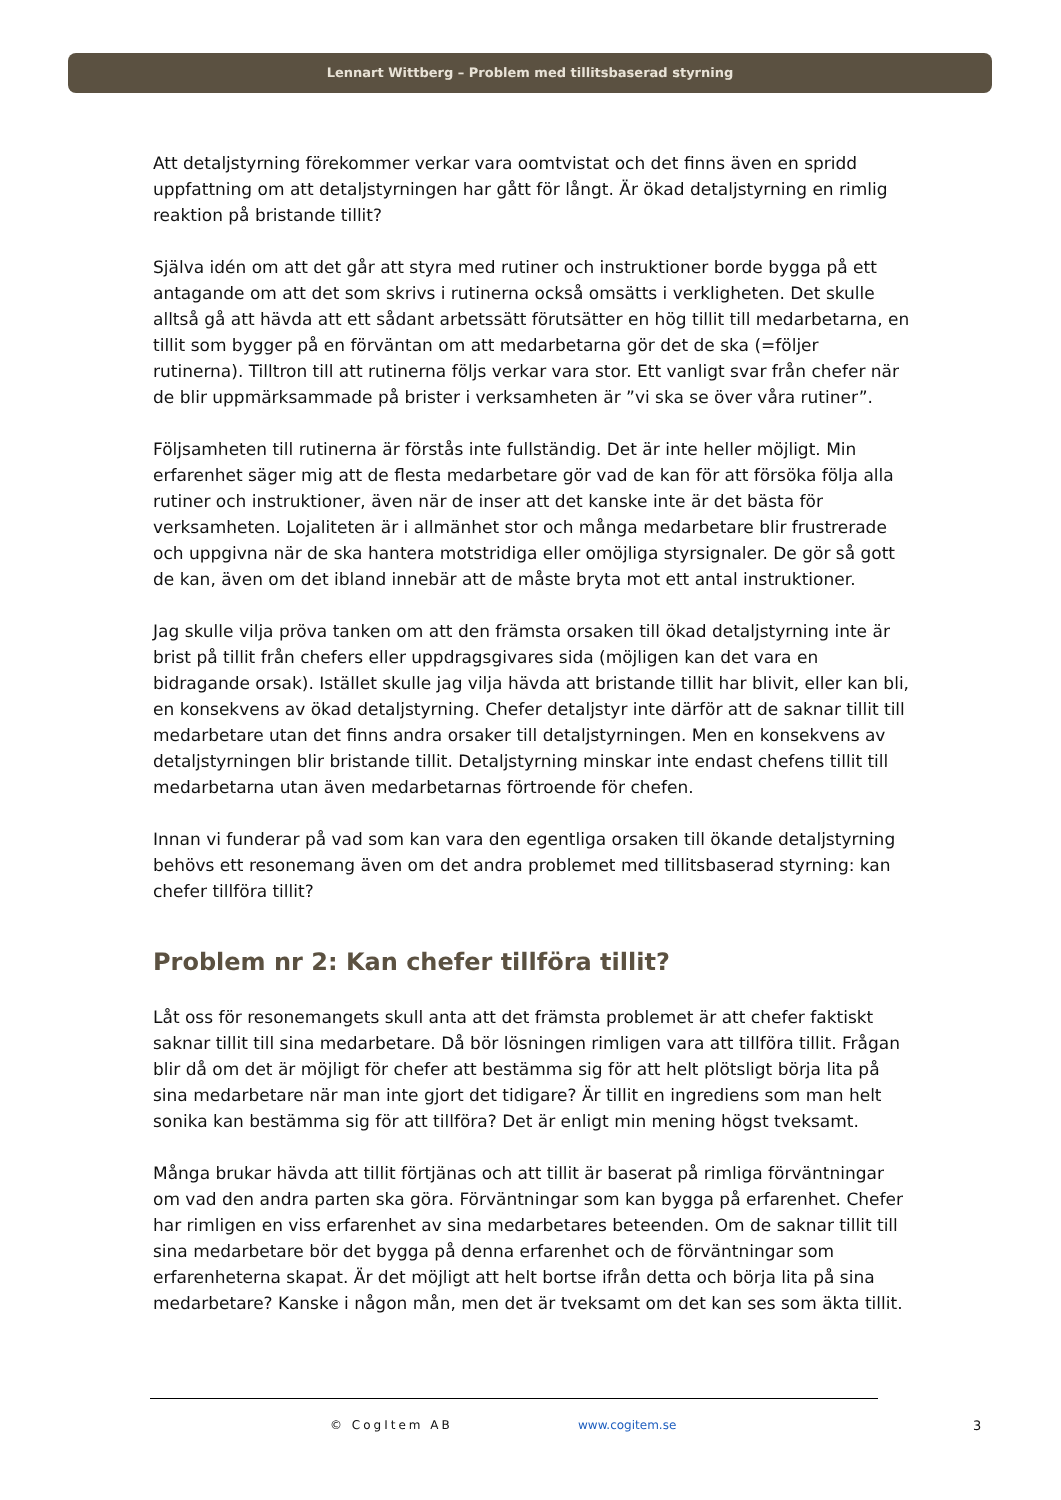Lennart Wittberg – Problem med tillitsbaserad styrning
Att detaljstyrning förekommer verkar vara oomtvistat och det finns även en spridd uppfattning om att detaljstyrningen har gått för långt. Är ökad detaljstyrning en rimlig reaktion på bristande tillit?
Själva idén om att det går att styra med rutiner och instruktioner borde bygga på ett antagande om att det som skrivs i rutinerna också omsätts i verkligheten. Det skulle alltså gå att hävda att ett sådant arbetssätt förutsätter en hög tillit till medarbetarna, en tillit som bygger på en förväntan om att medarbetarna gör det de ska (=följer rutinerna). Tilltron till att rutinerna följs verkar vara stor. Ett vanligt svar från chefer när de blir uppmärksammade på brister i verksamheten är ”vi ska se över våra rutiner”.
Följsamheten till rutinerna är förstås inte fullständig. Det är inte heller möjligt. Min erfarenhet säger mig att de flesta medarbetare gör vad de kan för att försöka följa alla rutiner och instruktioner, även när de inser att det kanske inte är det bästa för verksamheten. Lojaliteten är i allmänhet stor och många medarbetare blir frustrerade och uppgivna när de ska hantera motstridiga eller omöjliga styrsignaler. De gör så gott de kan, även om det ibland innebär att de måste bryta mot ett antal instruktioner.
Jag skulle vilja pröva tanken om att den främsta orsaken till ökad detaljstyrning inte är brist på tillit från chefers eller uppdragsgivares sida (möjligen kan det vara en bidragande orsak). Istället skulle jag vilja hävda att bristande tillit har blivit, eller kan bli, en konsekvens av ökad detaljstyrning. Chefer detaljstyr inte därför att de saknar tillit till medarbetare utan det finns andra orsaker till detaljstyrningen. Men en konsekvens av detaljstyrningen blir bristande tillit. Detaljstyrning minskar inte endast chefens tillit till medarbetarna utan även medarbetarnas förtroende för chefen.
Innan vi funderar på vad som kan vara den egentliga orsaken till ökande detaljstyrning behövs ett resonemang även om det andra problemet med tillitsbaserad styrning: kan chefer tillföra tillit?
Problem nr 2: Kan chefer tillföra tillit?
Låt oss för resonemangets skull anta att det främsta problemet är att chefer faktiskt saknar tillit till sina medarbetare. Då bör lösningen rimligen vara att tillföra tillit. Frågan blir då om det är möjligt för chefer att bestämma sig för att helt plötsligt börja lita på sina medarbetare när man inte gjort det tidigare? Är tillit en ingrediens som man helt sonika kan bestämma sig för att tillföra? Det är enligt min mening högst tveksamt.
Många brukar hävda att tillit förtjänas och att tillit är baserat på rimliga förväntningar om vad den andra parten ska göra. Förväntningar som kan bygga på erfarenhet. Chefer har rimligen en viss erfarenhet av sina medarbetares beteenden. Om de saknar tillit till sina medarbetare bör det bygga på denna erfarenhet och de förväntningar som erfarenheterna skapat. Är det möjligt att helt bortse ifrån detta och börja lita på sina medarbetare? Kanske i någon mån, men det är tveksamt om det kan ses som äkta tillit.
© CogItem AB www.cogitem.se 3